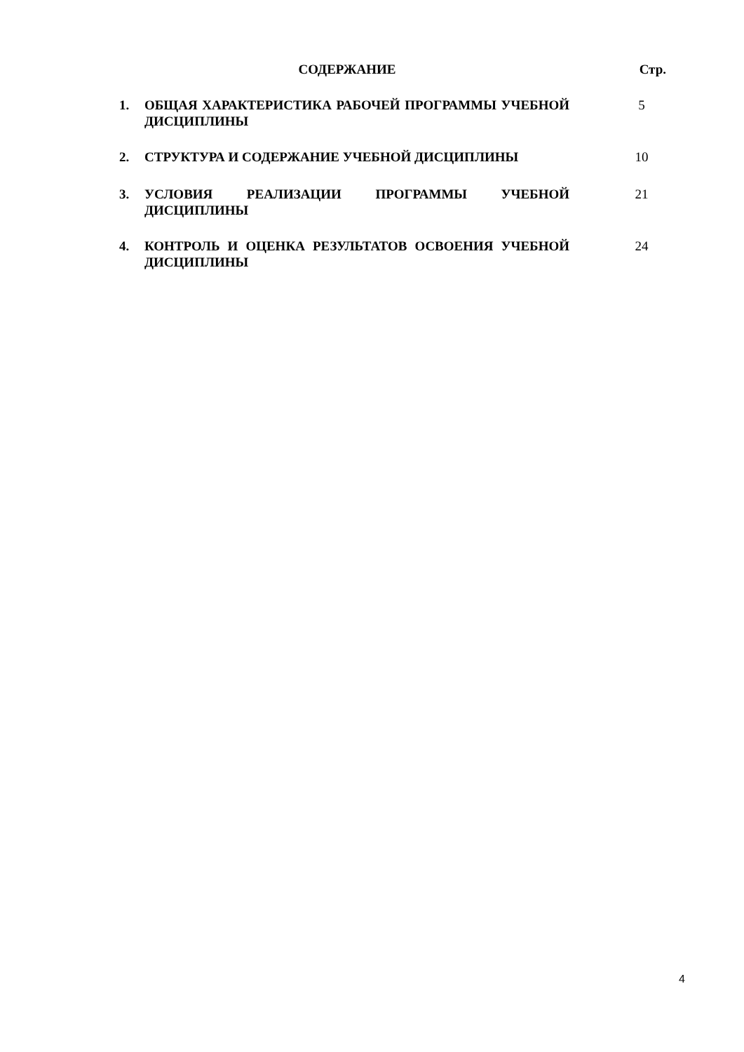СОДЕРЖАНИЕ Стр.
1. ОБЩАЯ ХАРАКТЕРИСТИКА РАБОЧЕЙ ПРОГРАММЫ УЧЕБНОЙ ДИСЦИПЛИНЫ
5
2. СТРУКТУРА И СОДЕРЖАНИЕ УЧЕБНОЙ ДИСЦИПЛИНЫ 10
3. УСЛОВИЯ РЕАЛИЗАЦИИ ПРОГРАММЫ УЧЕБНОЙ ДИСЦИПЛИНЫ 21
4. КОНТРОЛЬ И ОЦЕНКА РЕЗУЛЬТАТОВ ОСВОЕНИЯ УЧЕБНОЙ ДИСЦИПЛИНЫ
24
4